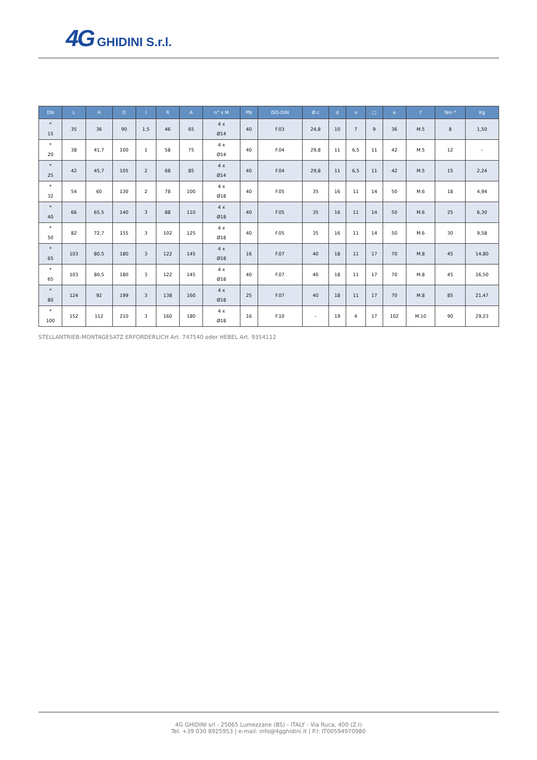4G GHIDINI S.r.l.
| DN | L | H | D | I | R | A | n° x M | PN | ISO-DIN | Ø c | d | o | □ | e | f | Nm * | Kg |
| --- | --- | --- | --- | --- | --- | --- | --- | --- | --- | --- | --- | --- | --- | --- | --- | --- | --- |
| * 15 | 35 | 36 | 90 | 1,5 | 46 | 65 | 4 x Ø14 | 40 | F.03 | 24,8 | 10 | 7 | 9 | 36 | M.5 | 8 | 1,50 |
| * 20 | 38 | 41,7 | 100 | 1 | 58 | 75 | 4 x Ø14 | 40 | F.04 | 29,8 | 11 | 6,5 | 11 | 42 | M.5 | 12 | - |
| * 25 | 42 | 45,7 | 105 | 2 | 68 | 85 | 4 x Ø14 | 40 | F.04 | 29,8 | 11 | 6,5 | 11 | 42 | M.5 | 15 | 2,24 |
| * 32 | 54 | 60 | 130 | 2 | 78 | 100 | 4 x Ø18 | 40 | F.05 | 35 | 16 | 11 | 14 | 50 | M.6 | 18 | 4,94 |
| * 40 | 66 | 65,5 | 140 | 3 | 88 | 110 | 4 x Ø18 | 40 | F.05 | 35 | 16 | 11 | 14 | 50 | M.6 | 25 | 6,30 |
| * 50 | 82 | 72,7 | 155 | 3 | 102 | 125 | 4 x Ø18 | 40 | F.05 | 35 | 16 | 11 | 14 | 50 | M.6 | 30 | 9,58 |
| * 65 | 103 | 80,5 | 180 | 3 | 122 | 145 | 4 x Ø18 | 16 | F.07 | 40 | 18 | 11 | 17 | 70 | M.8 | 45 | 14,80 |
| * 65 | 103 | 80,5 | 180 | 3 | 122 | 145 | 4 x Ø18 | 40 | F.07 | 40 | 18 | 11 | 17 | 70 | M.8 | 45 | 16,50 |
| * 80 | 124 | 92 | 199 | 3 | 138 | 160 | 4 x Ø18 | 25 | F.07 | 40 | 18 | 11 | 17 | 70 | M.8 | 85 | 21,47 |
| * 100 | 152 | 112 | 210 | 3 | 160 | 180 | 4 x Ø18 | 16 | F.10 | - | 19 | 4 | 17 | 102 | M.10 | 90 | 29,23 |
STELLANTRIEB-MONTAGESATZ ERFORDERLICH Art. 747540 oder HEBEL Art. 9354112
4G GHIDINI srl - 25065 Lumezzane (BS) - ITALY - Via Ruca, 400 (Z.I)
Tel. +39 030 8925953 | e-mail: info@4gghidini.it | P.I: IT00594970980